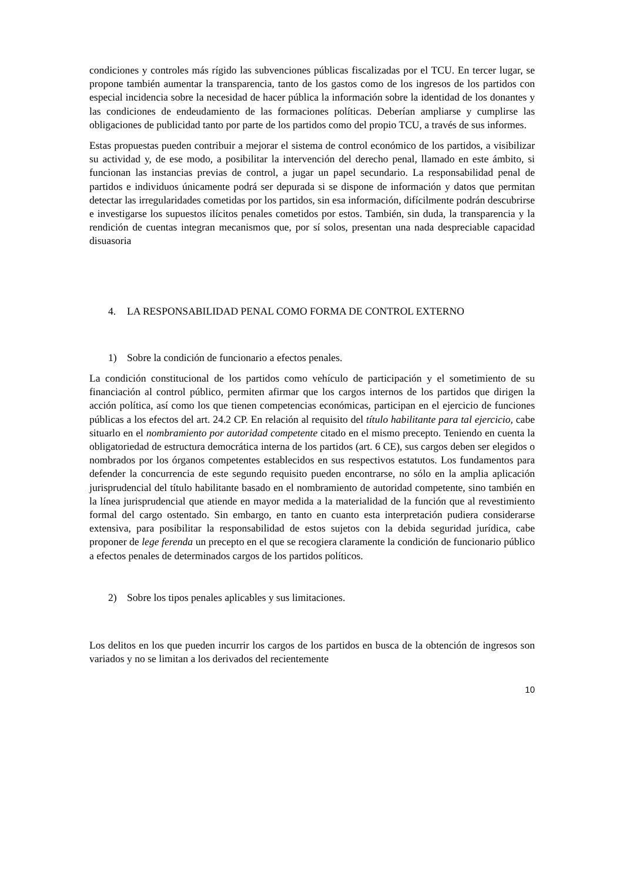condiciones y controles más rígido las subvenciones públicas fiscalizadas por el TCU. En tercer lugar, se propone también aumentar la transparencia, tanto de los gastos como de los ingresos de los partidos con especial incidencia sobre la necesidad de hacer pública la información sobre la identidad de los donantes y las condiciones de endeudamiento de las formaciones políticas. Deberían ampliarse y cumplirse las obligaciones de publicidad tanto por parte de los partidos como del propio TCU, a través de sus informes.
Estas propuestas pueden contribuir a mejorar el sistema de control económico de los partidos, a visibilizar su actividad y, de ese modo, a posibilitar la intervención del derecho penal, llamado en este ámbito, si funcionan las instancias previas de control, a jugar un papel secundario. La responsabilidad penal de partidos e individuos únicamente podrá ser depurada si se dispone de información y datos que permitan detectar las irregularidades cometidas por los partidos, sin esa información, difícilmente podrán descubrirse e investigarse los supuestos ilícitos penales cometidos por estos. También, sin duda, la transparencia y la rendición de cuentas integran mecanismos que, por sí solos, presentan una nada despreciable capacidad disuasoria
4. LA RESPONSABILIDAD PENAL COMO FORMA DE CONTROL EXTERNO
1) Sobre la condición de funcionario a efectos penales.
La condición constitucional de los partidos como vehículo de participación y el sometimiento de su financiación al control público, permiten afirmar que los cargos internos de los partidos que dirigen la acción política, así como los que tienen competencias económicas, participan en el ejercicio de funciones públicas a los efectos del art. 24.2 CP. En relación al requisito del título habilitante para tal ejercicio, cabe situarlo en el nombramiento por autoridad competente citado en el mismo precepto. Teniendo en cuenta la obligatoriedad de estructura democrática interna de los partidos (art. 6 CE), sus cargos deben ser elegidos o nombrados por los órganos competentes establecidos en sus respectivos estatutos. Los fundamentos para defender la concurrencia de este segundo requisito pueden encontrarse, no sólo en la amplia aplicación jurisprudencial del título habilitante basado en el nombramiento de autoridad competente, sino también en la línea jurisprudencial que atiende en mayor medida a la materialidad de la función que al revestimiento formal del cargo ostentado. Sin embargo, en tanto en cuanto esta interpretación pudiera considerarse extensiva, para posibilitar la responsabilidad de estos sujetos con la debida seguridad jurídica, cabe proponer de lege ferenda un precepto en el que se recogiera claramente la condición de funcionario público a efectos penales de determinados cargos de los partidos políticos.
2) Sobre los tipos penales aplicables y sus limitaciones.
Los delitos en los que pueden incurrir los cargos de los partidos en busca de la obtención de ingresos son variados y no se limitan a los derivados del recientemente
10